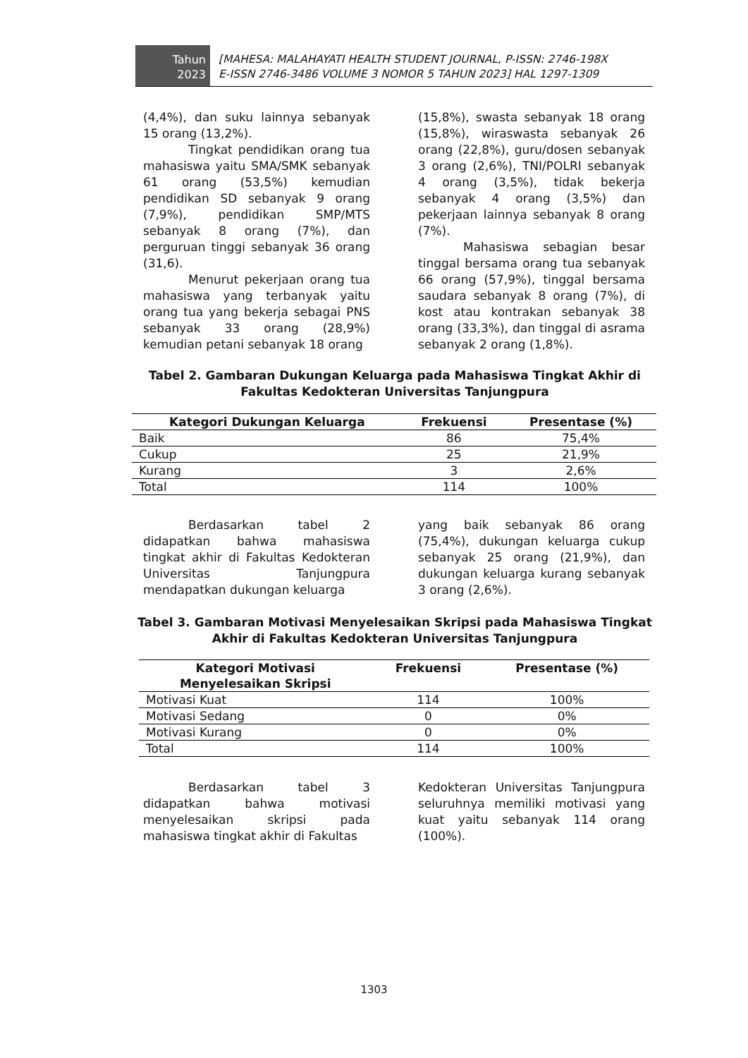Tahun
2023
[MAHESA: MALAHAYATI HEALTH STUDENT JOURNAL, P-ISSN: 2746-198X
E-ISSN 2746-3486 VOLUME 3 NOMOR 5 TAHUN 2023] HAL 1297-1309
(4,4%), dan suku lainnya sebanyak 15 orang (13,2%).
Tingkat pendidikan orang tua mahasiswa yaitu SMA/SMK sebanyak 61 orang (53,5%) kemudian pendidikan SD sebanyak 9 orang (7,9%), pendidikan SMP/MTS sebanyak 8 orang (7%), dan perguruan tinggi sebanyak 36 orang (31,6).
Menurut pekerjaan orang tua mahasiswa yang terbanyak yaitu orang tua yang bekerja sebagai PNS sebanyak 33 orang (28,9%) kemudian petani sebanyak 18 orang
(15,8%), swasta sebanyak 18 orang (15,8%), wiraswasta sebanyak 26 orang (22,8%), guru/dosen sebanyak 3 orang (2,6%), TNI/POLRI sebanyak 4 orang (3,5%), tidak bekerja sebanyak 4 orang (3,5%) dan pekerjaan lainnya sebanyak 8 orang (7%).
Mahasiswa sebagian besar tinggal bersama orang tua sebanyak 66 orang (57,9%), tinggal bersama saudara sebanyak 8 orang (7%), di kost atau kontrakan sebanyak 38 orang (33,3%), dan tinggal di asrama sebanyak 2 orang (1,8%).
Tabel 2. Gambaran Dukungan Keluarga pada Mahasiswa Tingkat Akhir di
Fakultas Kedokteran Universitas Tanjungpura
| Kategori Dukungan Keluarga | Frekuensi | Presentase (%) |
| --- | --- | --- |
| Baik | 86 | 75,4% |
| Cukup | 25 | 21,9% |
| Kurang | 3 | 2,6% |
| Total | 114 | 100% |
Berdasarkan tabel 2 didapatkan bahwa mahasiswa tingkat akhir di Fakultas Kedokteran Universitas Tanjungpura mendapatkan dukungan keluarga
yang baik sebanyak 86 orang (75,4%), dukungan keluarga cukup sebanyak 25 orang (21,9%), dan dukungan keluarga kurang sebanyak 3 orang (2,6%).
Tabel 3. Gambaran Motivasi Menyelesaikan Skripsi pada Mahasiswa Tingkat
Akhir di Fakultas Kedokteran Universitas Tanjungpura
| Kategori Motivasi Menyelesaikan Skripsi | Frekuensi | Presentase (%) |
| --- | --- | --- |
| Motivasi Kuat | 114 | 100% |
| Motivasi Sedang | 0 | 0% |
| Motivasi Kurang | 0 | 0% |
| Total | 114 | 100% |
Berdasarkan tabel 3 didapatkan bahwa motivasi menyelesaikan skripsi pada mahasiswa tingkat akhir di Fakultas
Kedokteran Universitas Tanjungpura seluruhnya memiliki motivasi yang kuat yaitu sebanyak 114 orang (100%).
1303